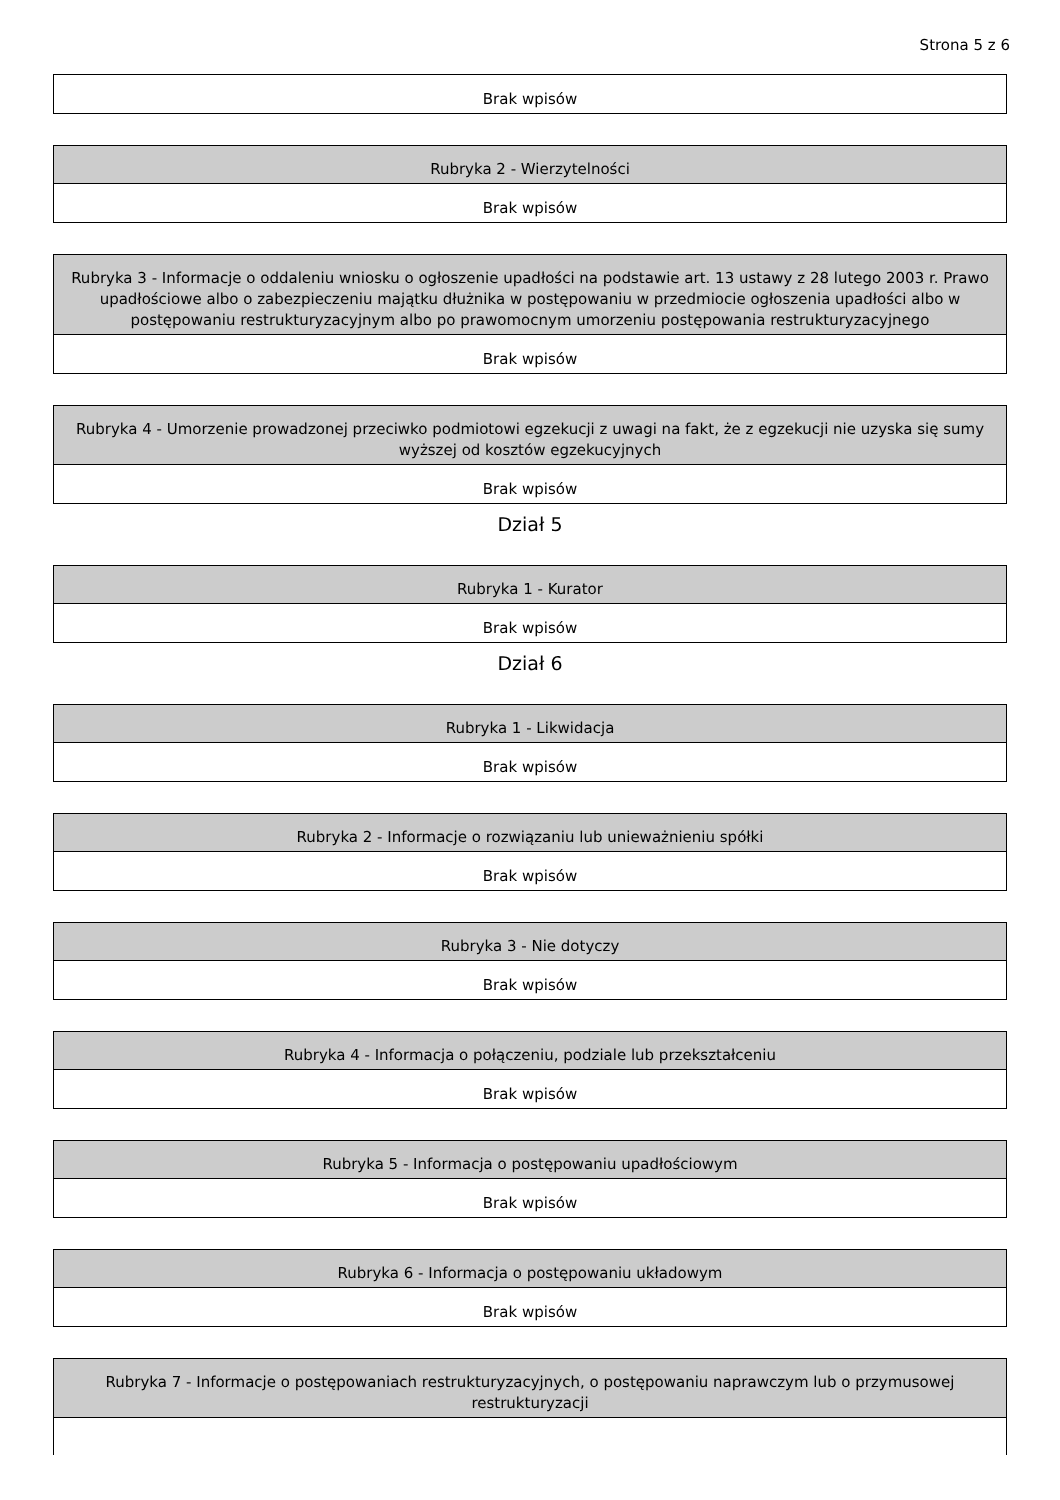Strona 5 z 6
| Brak wpisów |
| Rubryka 2 - Wierzytelności |
| --- |
| Brak wpisów |
| Rubryka 3 - Informacje o oddaleniu wniosku o ogłoszenie upadłości na podstawie art. 13 ustawy z 28 lutego 2003 r. Prawo upadłościowe albo o zabezpieczeniu majątku dłużnika w postępowaniu w przedmiocie ogłoszenia upadłości albo w postępowaniu restrukturyzacyjnym albo po prawomocnym umorzeniu postępowania restrukturyzacyjnego |
| --- |
| Brak wpisów |
| Rubryka 4 - Umorzenie prowadzonej przeciwko podmiotowi egzekucji z uwagi na fakt, że z egzekucji nie uzyska się sumy wyższej od kosztów egzekucyjnych |
| --- |
| Brak wpisów |
Dział 5
| Rubryka 1 - Kurator |
| --- |
| Brak wpisów |
Dział 6
| Rubryka 1 - Likwidacja |
| --- |
| Brak wpisów |
| Rubryka 2 - Informacje o rozwiązaniu lub unieważnieniu spółki |
| --- |
| Brak wpisów |
| Rubryka 3 - Nie dotyczy |
| --- |
| Brak wpisów |
| Rubryka 4 - Informacja o połączeniu, podziale lub przekształceniu |
| --- |
| Brak wpisów |
| Rubryka 5 - Informacja o postępowaniu upadłościowym |
| --- |
| Brak wpisów |
| Rubryka 6 - Informacja o postępowaniu układowym |
| --- |
| Brak wpisów |
| Rubryka 7 - Informacje o postępowaniach restrukturyzacyjnych, o postępowaniu naprawczym lub o przymusowej restrukturyzacji |
| --- |